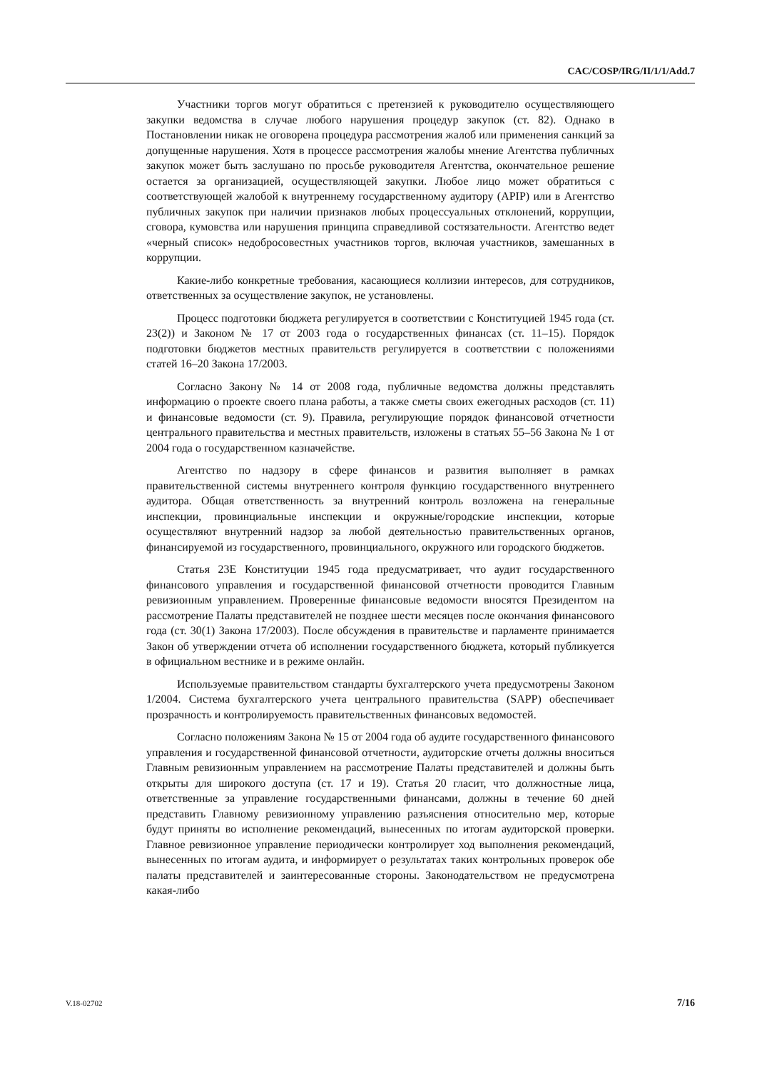CAC/COSP/IRG/II/1/1/Add.7
Участники торгов могут обратиться с претензией к руководителю осуществляющего закупки ведомства в случае любого нарушения процедур закупок (ст. 82). Однако в Постановлении никак не оговорена процедура рассмотрения жалоб или применения санкций за допущенные нарушения. Хотя в процессе рассмотрения жалобы мнение Агентства публичных закупок может быть заслушано по просьбе руководителя Агентства, окончательное решение остается за организацией, осуществляющей закупки. Любое лицо может обратиться с соответствующей жалобой к внутреннему государственному аудитору (APIP) или в Агентство публичных закупок при наличии признаков любых процессуальных отклонений, коррупции, сговора, кумовства или нарушения принципа справедливой состязательности. Агентство ведет «черный список» недобросовестных участников торгов, включая участников, замешанных в коррупции.
Какие-либо конкретные требования, касающиеся коллизии интересов, для сотрудников, ответственных за осуществление закупок, не установлены.
Процесс подготовки бюджета регулируется в соответствии с Конституцией 1945 года (ст. 23(2)) и Законом № 17 от 2003 года о государственных финансах (ст. 11–15). Порядок подготовки бюджетов местных правительств регулируется в соответствии с положениями статей 16–20 Закона 17/2003.
Согласно Закону № 14 от 2008 года, публичные ведомства должны представлять информацию о проекте своего плана работы, а также сметы своих ежегодных расходов (ст. 11) и финансовые ведомости (ст. 9). Правила, регулирующие порядок финансовой отчетности центрального правительства и местных правительств, изложены в статьях 55–56 Закона № 1 от 2004 года о государственном казначействе.
Агентство по надзору в сфере финансов и развития выполняет в рамках правительственной системы внутреннего контроля функцию государственного внутреннего аудитора. Общая ответственность за внутренний контроль возложена на генеральные инспекции, провинциальные инспекции и окружные/городские инспекции, которые осуществляют внутренний надзор за любой деятельностью правительственных органов, финансируемой из государственного, провинциального, окружного или городского бюджетов.
Статья 23Е Конституции 1945 года предусматривает, что аудит государственного финансового управления и государственной финансовой отчетности проводится Главным ревизионным управлением. Проверенные финансовые ведомости вносятся Президентом на рассмотрение Палаты представителей не позднее шести месяцев после окончания финансового года (ст. 30(1) Закона 17/2003). После обсуждения в правительстве и парламенте принимается Закон об утверждении отчета об исполнении государственного бюджета, который публикуется в официальном вестнике и в режиме онлайн.
Используемые правительством стандарты бухгалтерского учета предусмотрены Законом 1/2004. Система бухгалтерского учета центрального правительства (SAPP) обеспечивает прозрачность и контролируемость правительственных финансовых ведомостей.
Согласно положениям Закона № 15 от 2004 года об аудите государственного финансового управления и государственной финансовой отчетности, аудиторские отчеты должны вноситься Главным ревизионным управлением на рассмотрение Палаты представителей и должны быть открыты для широкого доступа (ст. 17 и 19). Статья 20 гласит, что должностные лица, ответственные за управление государственными финансами, должны в течение 60 дней представить Главному ревизионному управлению разъяснения относительно мер, которые будут приняты во исполнение рекомендаций, вынесенных по итогам аудиторской проверки. Главное ревизионное управление периодически контролирует ход выполнения рекомендаций, вынесенных по итогам аудита, и информирует о результатах таких контрольных проверок обе палаты представителей и заинтересованные стороны. Законодательством не предусмотрена какая-либо
V.18-02702 7/16